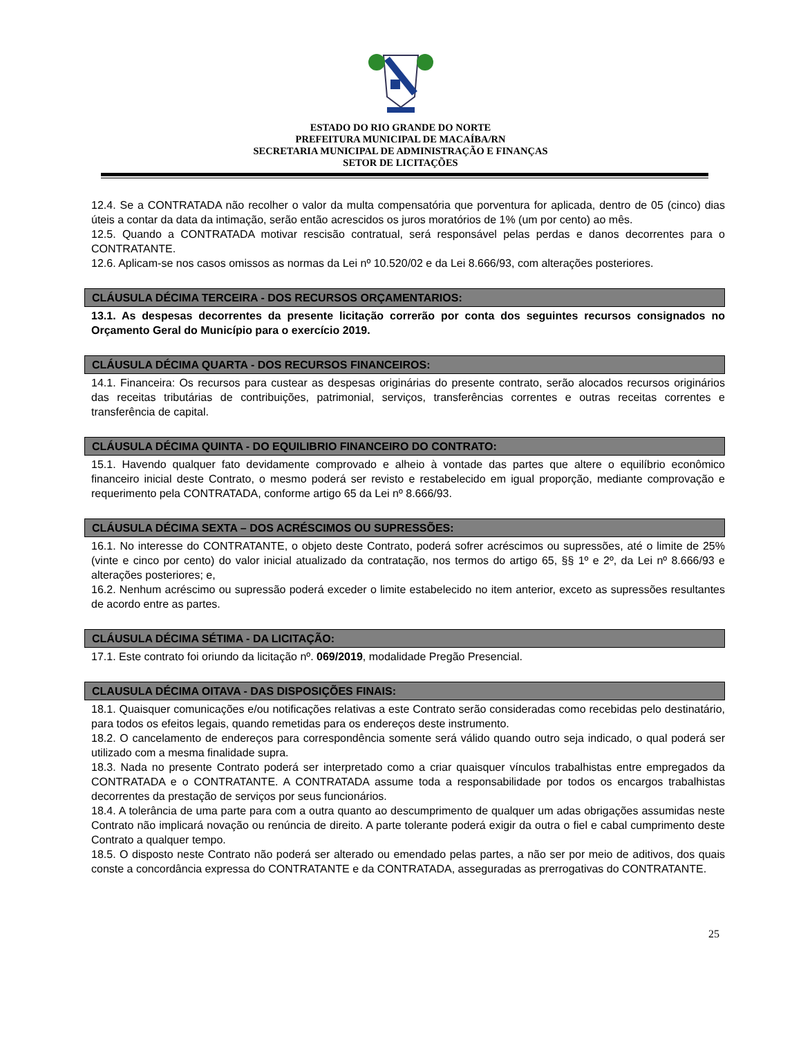ESTADO DO RIO GRANDE DO NORTE
PREFEITURA MUNICIPAL DE MACAÍBA/RN
SECRETARIA MUNICIPAL DE ADMINISTRAÇÃO E FINANÇAS
SETOR DE LICITAÇÕES
12.4. Se a CONTRATADA não recolher o valor da multa compensatória que porventura for aplicada, dentro de 05 (cinco) dias úteis a contar da data da intimação, serão então acrescidos os juros moratórios de 1% (um por cento) ao mês.
12.5. Quando a CONTRATADA motivar rescisão contratual, será responsável pelas perdas e danos decorrentes para o CONTRATANTE.
12.6. Aplicam-se nos casos omissos as normas da Lei nº 10.520/02 e da Lei 8.666/93, com alterações posteriores.
CLÁUSULA DÉCIMA TERCEIRA - DOS RECURSOS ORÇAMENTARIOS:
13.1. As despesas decorrentes da presente licitação correrão por conta dos seguintes recursos consignados no Orçamento Geral do Município para o exercício 2019.
CLÁUSULA DÉCIMA QUARTA - DOS RECURSOS FINANCEIROS:
14.1. Financeira: Os recursos para custear as despesas originárias do presente contrato, serão alocados recursos originários das receitas tributárias de contribuições, patrimonial, serviços, transferências correntes e outras receitas correntes e transferência de capital.
CLÁUSULA DÉCIMA QUINTA - DO EQUILIBRIO FINANCEIRO DO CONTRATO:
15.1. Havendo qualquer fato devidamente comprovado e alheio à vontade das partes que altere o equilíbrio econômico financeiro inicial deste Contrato, o mesmo poderá ser revisto e restabelecido em igual proporção, mediante comprovação e requerimento pela CONTRATADA, conforme artigo 65 da Lei nº 8.666/93.
CLÁUSULA DÉCIMA SEXTA – DOS ACRÉSCIMOS OU SUPRESSÕES:
16.1. No interesse do CONTRATANTE, o objeto deste Contrato, poderá sofrer acréscimos ou supressões, até o limite de 25% (vinte e cinco por cento) do valor inicial atualizado da contratação, nos termos do artigo 65, §§ 1º e 2º, da Lei nº 8.666/93 e alterações posteriores; e,
16.2. Nenhum acréscimo ou supressão poderá exceder o limite estabelecido no item anterior, exceto as supressões resultantes de acordo entre as partes.
CLÁUSULA DÉCIMA SÉTIMA - DA LICITAÇÃO:
17.1. Este contrato foi oriundo da licitação nº. 069/2019, modalidade Pregão Presencial.
CLAUSULA DÉCIMA OITAVA - DAS DISPOSIÇÕES FINAIS:
18.1. Quaisquer comunicações e/ou notificações relativas a este Contrato serão consideradas como recebidas pelo destinatário, para todos os efeitos legais, quando remetidas para os endereços deste instrumento.
18.2. O cancelamento de endereços para correspondência somente será válido quando outro seja indicado, o qual poderá ser utilizado com a mesma finalidade supra.
18.3. Nada no presente Contrato poderá ser interpretado como a criar quaisquer vínculos trabalhistas entre empregados da CONTRATADA e o CONTRATANTE. A CONTRATADA assume toda a responsabilidade por todos os encargos trabalhistas decorrentes da prestação de serviços por seus funcionários.
18.4. A tolerância de uma parte para com a outra quanto ao descumprimento de qualquer um adas obrigações assumidas neste Contrato não implicará novação ou renúncia de direito. A parte tolerante poderá exigir da outra o fiel e cabal cumprimento deste Contrato a qualquer tempo.
18.5. O disposto neste Contrato não poderá ser alterado ou emendado pelas partes, a não ser por meio de aditivos, dos quais conste a concordância expressa do CONTRATANTE e da CONTRATADA, asseguradas as prerrogativas do CONTRATANTE.
25